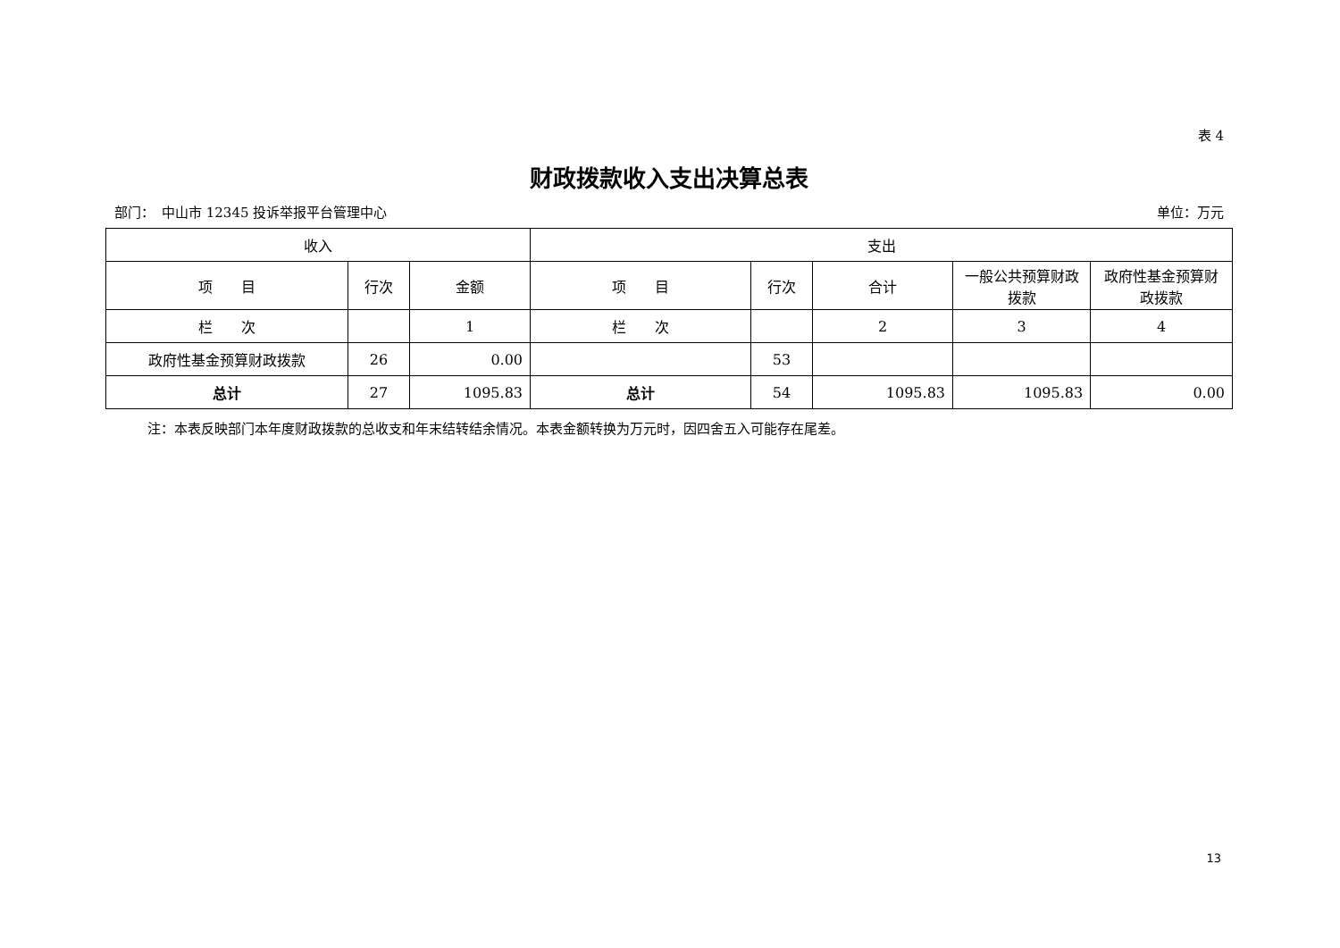表 4
财政拨款收入支出决算总表
部门：　中山市 12345 投诉举报平台管理中心 单位：万元
| 收入 | | | 支出 | | | | |
| --- | --- | --- | --- | --- | --- | --- | --- |
| 项 目 | 行次 | 金额 | 项 目 | 行次 | 合计 | 一般公共预算财政拨款 | 政府性基金预算财政拨款 |
| 栏 次 | | 1 | 栏 次 | | 2 | 3 | 4 |
| 政府性基金预算财政拨款 | 26 | 0.00 | | 53 | | | |
| 总计 | 27 | 1095.83 | 总计 | 54 | 1095.83 | 1095.83 | 0.00 |
注：本表反映部门本年度财政拨款的总收支和年末结转结余情况。本表金额转换为万元时，因四舍五入可能存在尾差。
13